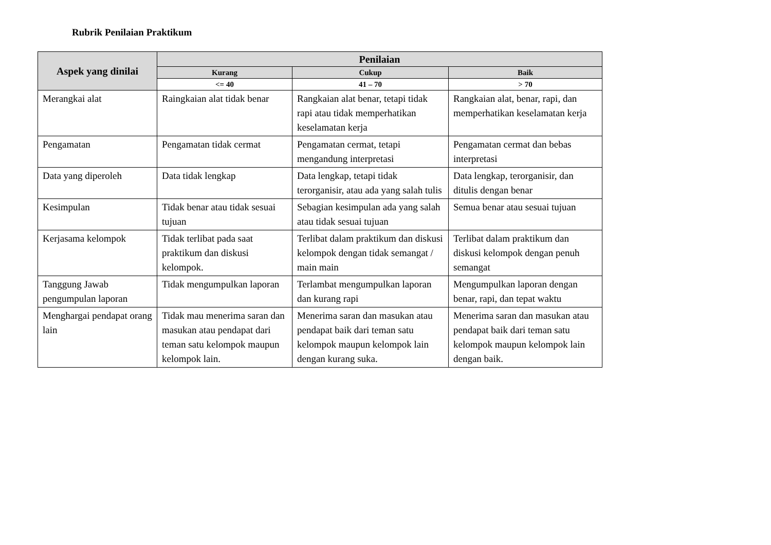Rubrik Penilaian Praktikum
| Aspek yang dinilai | Penilaian | | |
| --- | --- | --- | --- |
| | Kurang | Cukup | Baik |
| | <= 40 | 41 – 70 | > 70 |
| Merangkai alat | Raingkaian alat tidak benar | Rangkaian alat benar, tetapi tidak rapi atau tidak memperhatikan keselamatan kerja | Rangkaian alat, benar, rapi, dan memperhatikan keselamatan kerja |
| Pengamatan | Pengamatan tidak cermat | Pengamatan cermat, tetapi mengandung interpretasi | Pengamatan cermat dan bebas interpretasi |
| Data yang diperoleh | Data tidak lengkap | Data lengkap, tetapi tidak terorganisir, atau ada yang salah tulis | Data lengkap, terorganisir, dan ditulis dengan benar |
| Kesimpulan | Tidak benar atau tidak sesuai tujuan | Sebagian kesimpulan ada yang salah atau tidak sesuai tujuan | Semua benar atau sesuai tujuan |
| Kerjasama kelompok | Tidak terlibat pada saat praktikum dan diskusi kelompok. | Terlibat dalam praktikum dan diskusi kelompok dengan tidak semangat / main main | Terlibat dalam praktikum dan diskusi kelompok dengan penuh semangat |
| Tanggung Jawab pengumpulan laporan | Tidak mengumpulkan laporan | Terlambat mengumpulkan laporan dan kurang rapi | Mengumpulkan laporan dengan benar, rapi, dan tepat waktu |
| Menghargai pendapat orang lain | Tidak mau menerima saran dan masukan atau pendapat dari teman satu kelompok maupun kelompok lain. | Menerima saran dan masukan atau pendapat baik dari teman satu kelompok maupun kelompok lain dengan kurang suka. | Menerima saran dan masukan atau pendapat baik dari teman satu kelompok maupun kelompok lain dengan baik. |